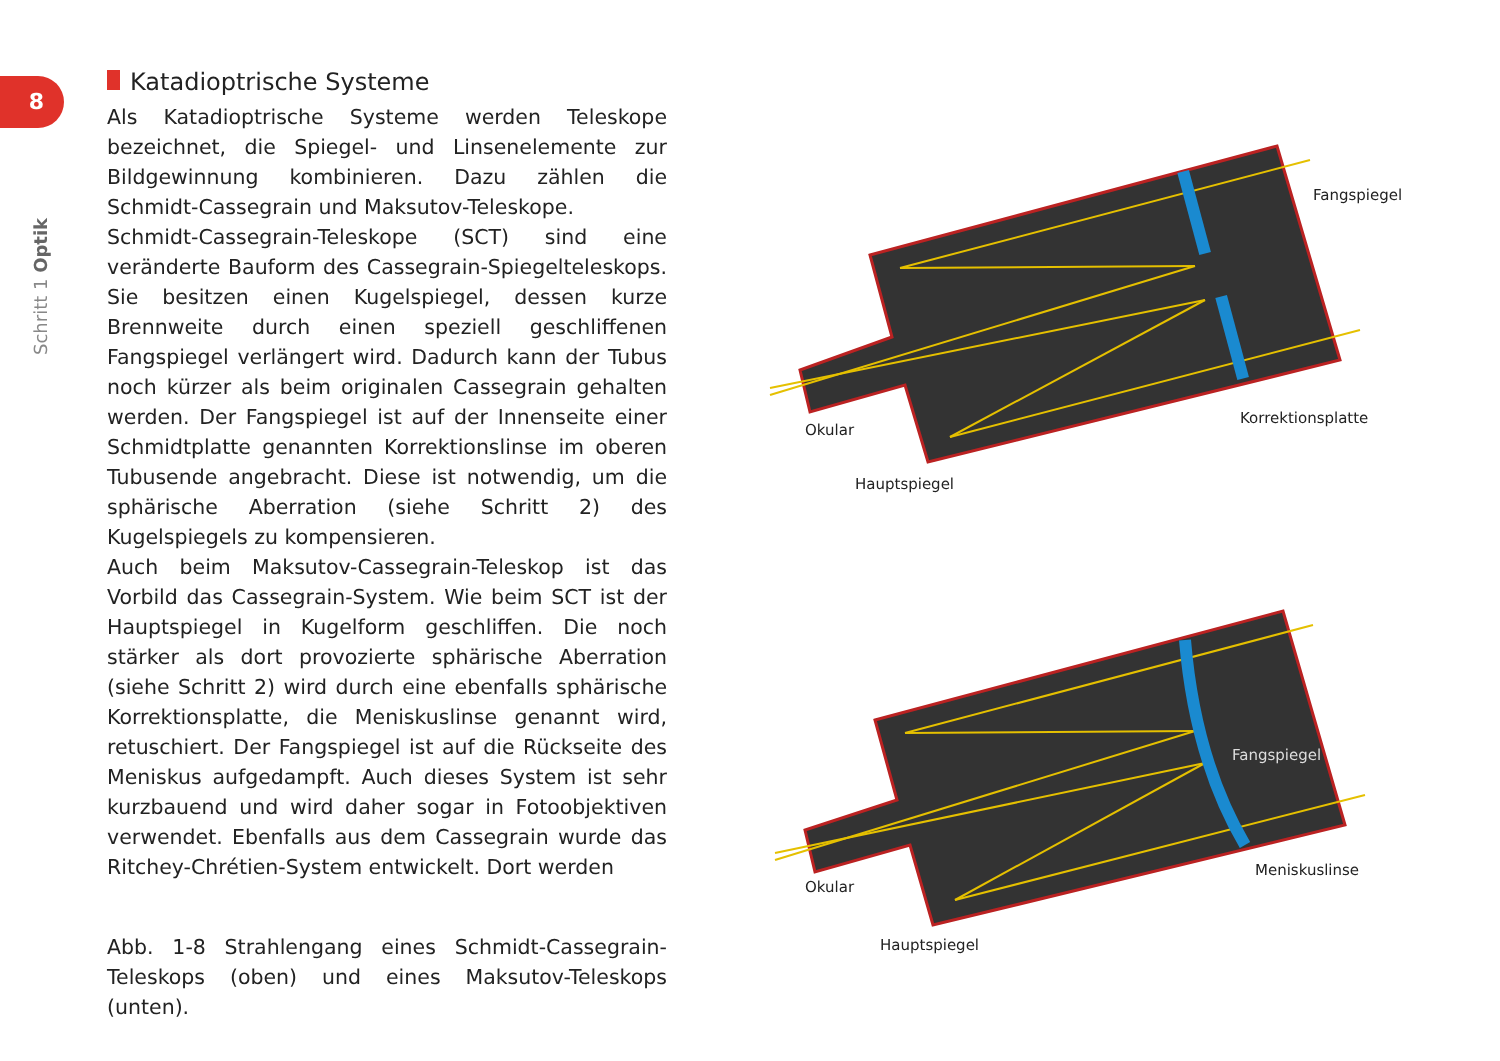8
Schritt 1 Optik
Katadioptrische Systeme
Als Katadioptrische Systeme werden Teleskope bezeichnet, die Spiegel- und Linsenelemente zur Bildgewinnung kombinieren. Dazu zählen die Schmidt-Cassegrain und Maksutov-Teleskope.
Schmidt-Cassegrain-Teleskope (SCT) sind eine veränderte Bauform des Cassegrain-Spiegelteleskops. Sie besitzen einen Kugelspiegel, dessen kurze Brennweite durch einen speziell geschliffenen Fangspiegel verlängert wird. Dadurch kann der Tubus noch kürzer als beim originalen Cassegrain gehalten werden. Der Fangspiegel ist auf der Innenseite einer Schmidtplatte genannten Korrektionslinse im oberen Tubusende angebracht. Diese ist notwendig, um die sphärische Aberration (siehe Schritt 2) des Kugelspiegels zu kompensieren.
Auch beim Maksutov-Cassegrain-Teleskop ist das Vorbild das Cassegrain-System. Wie beim SCT ist der Hauptspiegel in Kugelform geschliffen. Die noch stärker als dort provozierte sphärische Aberration (siehe Schritt 2) wird durch eine ebenfalls sphärische Korrektionsplatte, die Meniskuslinse genannt wird, retuschiert. Der Fangspiegel ist auf die Rückseite des Meniskus aufgedampft. Auch dieses System ist sehr kurzbauend und wird daher sogar in Fotoobjektiven verwendet. Ebenfalls aus dem Cassegrain wurde das Ritchey-Chrétien-System entwickelt. Dort werden
Abb. 1-8 Strahlengang eines Schmidt-Cassegrain-Teleskops (oben) und eines Maksutov-Teleskops (unten).
Fangspiegel
Korrektionsplatte
Okular
Hauptspiegel
Fangspiegel
Meniskuslinse
Okular
Hauptspiegel